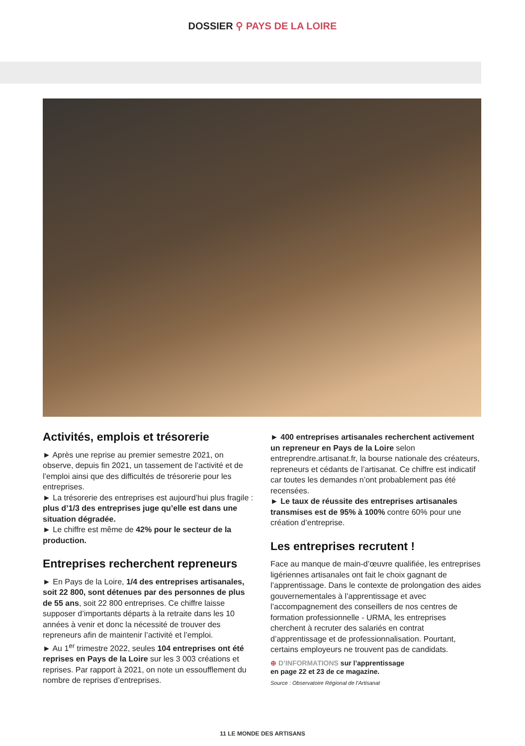DOSSIER ⚲ PAYS DE LA LOIRE
Activités, emplois et trésorerie
► Après une reprise au premier semestre 2021, on observe, depuis fin 2021, un tassement de l’activité et de l’emploi ainsi que des difficultés de trésorerie pour les entreprises.
► La trésorerie des entreprises est aujourd’hui plus fragile : plus d’1/3 des entreprises juge qu’elle est dans une situation dégradée.
► Le chiffre est même de 42% pour le secteur de la production.
Entreprises recherchent repreneurs
► En Pays de la Loire, 1/4 des entreprises artisanales, soit 22 800, sont détenues par des personnes de plus de 55 ans, soit 22 800 entreprises. Ce chiffre laisse supposer d’importants départs à la retraite dans les 10 années à venir et donc la nécessité de trouver des repreneurs afin de maintenir l’activité et l’emploi.
► Au 1<sup>er</sup> trimestre 2022, seules 104 entreprises ont été reprises en Pays de la Loire sur les 3 003 créations et reprises. Par rapport à 2021, on note un essoufflement du nombre de reprises d’entreprises.
► 400 entreprises artisanales recherchent activement un repreneur en Pays de la Loire selon entreprendre.artisanat.fr, la bourse nationale des créateurs, repreneurs et cédants de l’artisanat. Ce chiffre est indicatif car toutes les demandes n’ont probablement pas été recensées.
► Le taux de réussite des entreprises artisanales transmises est de 95% à 100% contre 60% pour une création d’entreprise.
Les entreprises recrutent !
Face au manque de main-d’œuvre qualifiée, les entreprises ligériennes artisanales ont fait le choix gagnant de l’apprentissage. Dans le contexte de prolongation des aides gouvernementales à l’apprentissage et avec l’accompagnement des conseillers de nos centres de formation professionnelle - URMA, les entreprises cherchent à recruter des salariés en contrat d’apprentissage et de professionnalisation. Pourtant, certains employeurs ne trouvent pas de candidats.
⊕ D’INFORMATIONS sur l’apprentissage
en page 22 et 23 de ce magazine.
Source : Observatoire Régional de l’Artisanat
11 LE MONDE DES ARTISANS